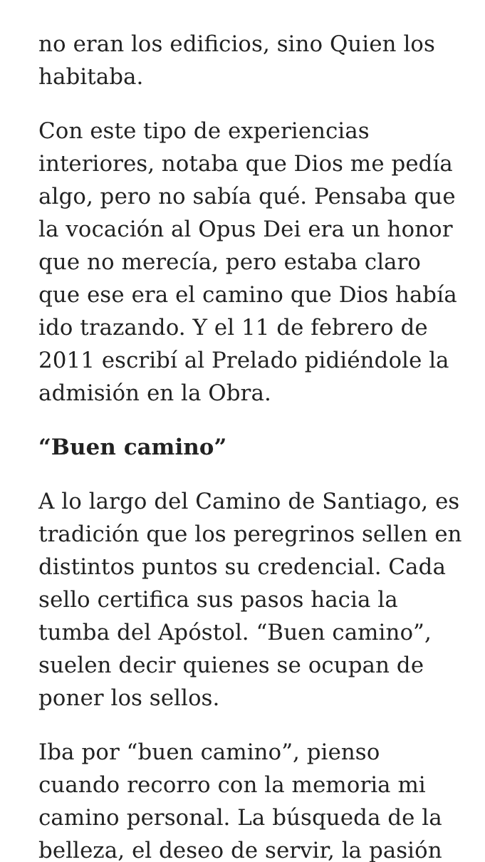no eran los edificios, sino Quien los habitaba.
Con este tipo de experiencias interiores, notaba que Dios me pedía algo, pero no sabía qué. Pensaba que la vocación al Opus Dei era un honor que no merecía, pero estaba claro que ese era el camino que Dios había ido trazando. Y el 11 de febrero de 2011 escribí al Prelado pidiéndole la admisión en la Obra.
“Buen camino”
A lo largo del Camino de Santiago, es tradición que los peregrinos sellen en distintos puntos su credencial. Cada sello certifica sus pasos hacia la tumba del Apóstol. “Buen camino”, suelen decir quienes se ocupan de poner los sellos.
Iba por “buen camino”, pienso cuando recorro con la memoria mi camino personal. La búsqueda de la belleza, el deseo de servir, la pasión